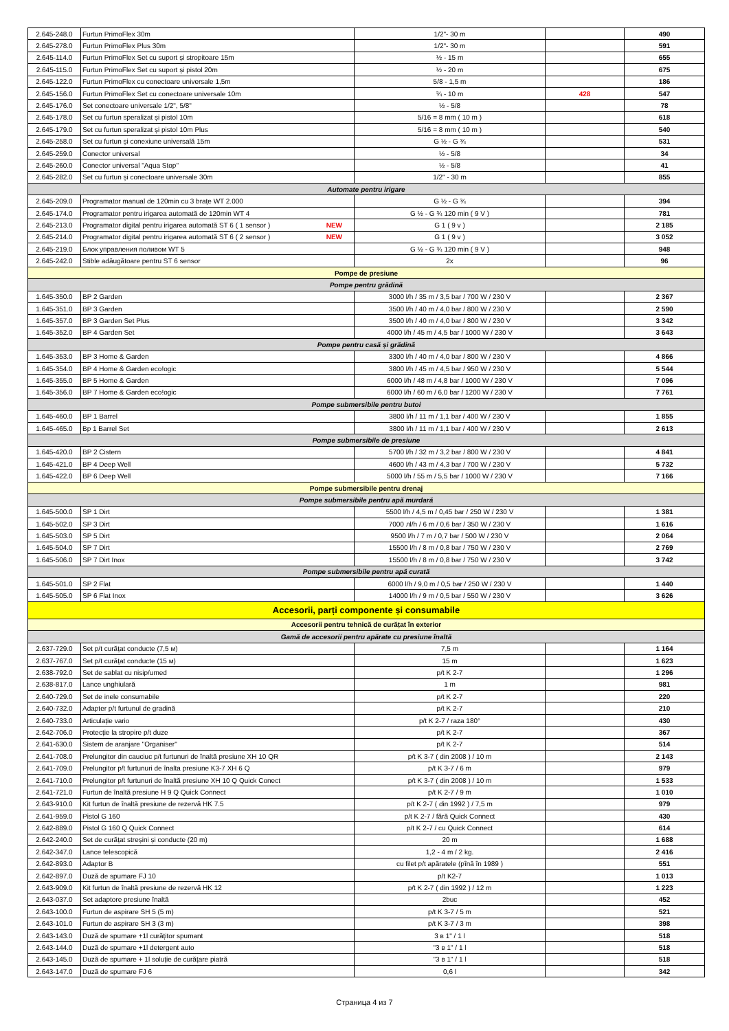| 2.645-248.0 | Furtun PrimoFlex 30m | 1/2"- 30 m | | 490 |
| 2.645-278.0 | Furtun PrimoFlex Plus 30m | 1/2"- 30 m | | 591 |
| 2.645-114.0 | Furtun PrimoFlex Set cu suport și stropitoare 15m | ½ - 15 m | | 655 |
| 2.645-115.0 | Furtun PrimoFlex Set cu suport și pistol 20m | ½ - 20 m | | 675 |
| 2.645-122.0 | Furtun PrimoFlex cu conectoare universale 1,5m | 5/8 - 1,5 m | | 186 |
| 2.645-156.0 | Furtun PrimoFlex Set cu conectoare universale 10m | ¾ - 10 m | 428 | 547 |
| 2.645-176.0 | Set conectoare universale 1/2", 5/8" | ½ - 5/8 | | 78 |
| 2.645-178.0 | Set cu furtun speralizat și pistol 10m | 5/16 = 8 mm ( 10 m ) | | 618 |
| 2.645-179.0 | Set cu furtun speralizat și pistol 10m Plus | 5/16 = 8 mm ( 10 m ) | | 540 |
| 2.645-258.0 | Set cu furtun și conexiune universală 15m | G ½ - G ¾ | | 531 |
| 2.645-259.0 | Conector universal | ½ - 5/8 | | 34 |
| 2.645-260.0 | Conector universal "Aqua Stop" | ½ - 5/8 | | 41 |
| 2.645-282.0 | Set cu furtun și conectoare universale 30m | 1/2" - 30 m | | 855 |
| Automate pentru irigare | | | | |
| 2.645-209.0 | Programator manual de 120min cu 3 brațe WT 2.000 | G ½ - G ¾ | | 394 |
| 2.645-174.0 | Programator pentru irigarea automată de 120min WT 4 | G ½ - G ¾ 120 min ( 9 V ) | | 781 |
| 2.645-213.0 | Programator digital pentru irigarea automată ST 6 ( 1 sensor ) NEW | G 1 ( 9 v ) | | 2 185 |
| 2.645-214.0 | Programator digital pentru irigarea automată ST 6 ( 2 sensor ) NEW | G 1 ( 9 v ) | | 3 052 |
| 2.645-219.0 | Блок управления поливом WT 5 | G ½ - G ¾ 120 min ( 9 V ) | | 948 |
| 2.645-242.0 | Stible adăugătoare pentru ST 6 sensor | 2x | | 96 |
| Pompe de presiune | | | | |
| Pompe pentru grădină | | | | |
| 1.645-350.0 | BP 2 Garden | 3000 l/h / 35 m / 3,5 bar / 700 W / 230 V | | 2 367 |
| 1.645-351.0 | BP 3 Garden | 3500 l/h / 40 m / 4,0 bar / 800 W / 230 V | | 2 590 |
| 1.645-357.0 | BP 3 Garden Set Plus | 3500 l/h / 40 m / 4,0 bar / 800 W / 230 V | | 3 342 |
| 1.645-352.0 | BP 4 Garden Set | 4000 l/h / 45 m / 4,5 bar / 1000 W / 230 V | | 3 643 |
| Pompe pentru casă și grădină | | | | |
| 1.645-353.0 | BP 3 Home & Garden | 3300 l/h / 40 m / 4,0 bar / 800 W / 230 V | | 4 866 |
| 1.645-354.0 | BP 4 Home & Garden eco!ogic | 3800 l/h / 45 m / 4,5 bar / 950 W / 230 V | | 5 544 |
| 1.645-355.0 | BP 5 Home & Garden | 6000 l/h / 48 m / 4,8 bar / 1000 W / 230 V | | 7 096 |
| 1.645-356.0 | BP 7 Home & Garden eco!ogic | 6000 l/h / 60 m / 6,0 bar / 1200 W / 230 V | | 7 761 |
| Pompe submersibile pentru butoi | | | | |
| 1.645-460.0 | BP 1 Barrel | 3800 l/h / 11 m / 1,1 bar / 400 W / 230 V | | 1 855 |
| 1.645-465.0 | Bp 1 Barrel Set | 3800 l/h / 11 m / 1,1 bar / 400 W / 230 V | | 2 613 |
| Pompe submersibile de presiune | | | | |
| 1.645-420.0 | BP 2 Cistern | 5700 l/h / 32 m / 3,2 bar / 800 W / 230 V | | 4 841 |
| 1.645-421.0 | BP 4 Deep Well | 4600 l/h / 43 m / 4,3 bar / 700 W / 230 V | | 5 732 |
| 1.645-422.0 | BP 6 Deep Well | 5000 l/h / 55 m / 5,5 bar / 1000 W / 230 V | | 7 166 |
| Pompe submersibile pentru drenaj | | | | |
| Pompe submersibile pentru apă murdară | | | | |
| 1.645-500.0 | SP 1 Dirt | 5500 l/h / 4,5 m / 0,45 bar / 250 W / 230 V | | 1 381 |
| 1.645-502.0 | SP 3 Dirt | 7000 лl/h / 6 m / 0,6 bar / 350 W / 230 V | | 1 616 |
| 1.645-503.0 | SP 5 Dirt | 9500 l/h / 7 m / 0,7 bar / 500 W / 230 V | | 2 064 |
| 1.645-504.0 | SP 7 Dirt | 15500 l/h / 8 m / 0,8 bar / 750 W / 230 V | | 2 769 |
| 1.645-506.0 | SP 7 Dirt Inox | 15500 l/h / 8 m / 0,8 bar / 750 W / 230 V | | 3 742 |
| Pompe submersibile pentru apă curată | | | | |
| 1.645-501.0 | SP 2 Flat | 6000 l/h / 9,0 m / 0,5 bar / 250 W / 230 V | | 1 440 |
| 1.645-505.0 | SP 6 Flat Inox | 14000 l/h / 9 m / 0,5 bar / 550 W / 230 V | | 3 626 |
| Accesorii, parți componente și consumabile | | | | |
| Accesorii pentru tehnică de curățat în exterior | | | | |
| Gamă de accesorii pentru apărate cu presiune înaltă | | | | |
| 2.637-729.0 | Set p/t curățat conducte (7,5 м) | 7,5 m | | 1 164 |
| 2.637-767.0 | Set p/t curățat conducte (15 м) | 15 m | | 1 623 |
| 2.638-792.0 | Set de sablat cu nisip/umed | p/t K 2-7 | | 1 296 |
| 2.638-817.0 | Lance unghiulară | 1 m | | 981 |
| 2.640-729.0 | Set de inele consumabile | p/t K 2-7 | | 220 |
| 2.640-732.0 | Adapter p/t furtunul de gradină | p/t K 2-7 | | 210 |
| 2.640-733.0 | Articulație vario | p/t K 2-7 / raza 180° | | 430 |
| 2.642-706.0 | Protecție la stropire p/t duze | p/t K 2-7 | | 367 |
| 2.641-630.0 | Sistem de aranjare "Organiser" | p/t K 2-7 | | 514 |
| 2.641-708.0 | Prelungitor din cauciuc p/t furtunuri de înaltă presiune XH 10 QR | p/t K 3-7 ( din 2008 ) / 10 m | | 2 143 |
| 2.641-709.0 | Prelungitor p/t furtunuri de înalta presiune K3-7 XH 6 Q | p/t K 3-7 / 6 m | | 979 |
| 2.641-710.0 | Prelungitor p/t furtunuri de înaltă presiune XH 10 Q Quick Conect | p/t K 3-7 ( din 2008 ) / 10 m | | 1 533 |
| 2.641-721.0 | Furtun de înaltă presiune H 9 Q Quick Connect | p/t K 2-7 / 9 m | | 1 010 |
| 2.643-910.0 | Kit furtun de înaltă presiune de rezervă HK 7.5 | p/t K 2-7 ( din 1992 ) / 7,5 m | | 979 |
| 2.641-959.0 | Pistol G 160 | p/t K 2-7 / fără Quick Connect | | 430 |
| 2.642-889.0 | Pistol G 160 Q Quick Connect | p/t K 2-7 / cu Quick Connect | | 614 |
| 2.642-240.0 | Set de curățat streșini și conducte (20 m) | 20 m | | 1 688 |
| 2.642-347.0 | Lance telescopică | 1,2 - 4 m / 2 kg. | | 2 416 |
| 2.642-893.0 | Adaptor B | cu filet p/t apăratele (pînă în 1989 ) | | 551 |
| 2.642-897.0 | Duză de spumare FJ 10 | p/t K2-7 | | 1 013 |
| 2.643-909.0 | Kit furtun de înaltă presiune de rezervă HK 12 | p/t K 2-7 ( din 1992 ) / 12 m | | 1 223 |
| 2.643-037.0 | Set adaptore presiune înaltă | 2buc | | 452 |
| 2.643-100.0 | Furtun de aspirare SH 5 (5 m) | p/t K 3-7 / 5 m | | 521 |
| 2.643-101.0 | Furtun de aspirare SH 3 (3 m) | p/t K 3-7 / 3 m | | 398 |
| 2.643-143.0 | Duză de spumare +1l curățitor spumant | 3 в 1" / 1 l | | 518 |
| 2.643-144.0 | Duză de spumare +1l detergent auto | "3 в 1" / 1 l | | 518 |
| 2.643-145.0 | Duză de spumare + 1l soluție de curățare piatră | "3 в 1" / 1 l | | 518 |
| 2.643-147.0 | Duză de spumare FJ 6 | 0,6 l | | 342 |
Страница 4 из 7